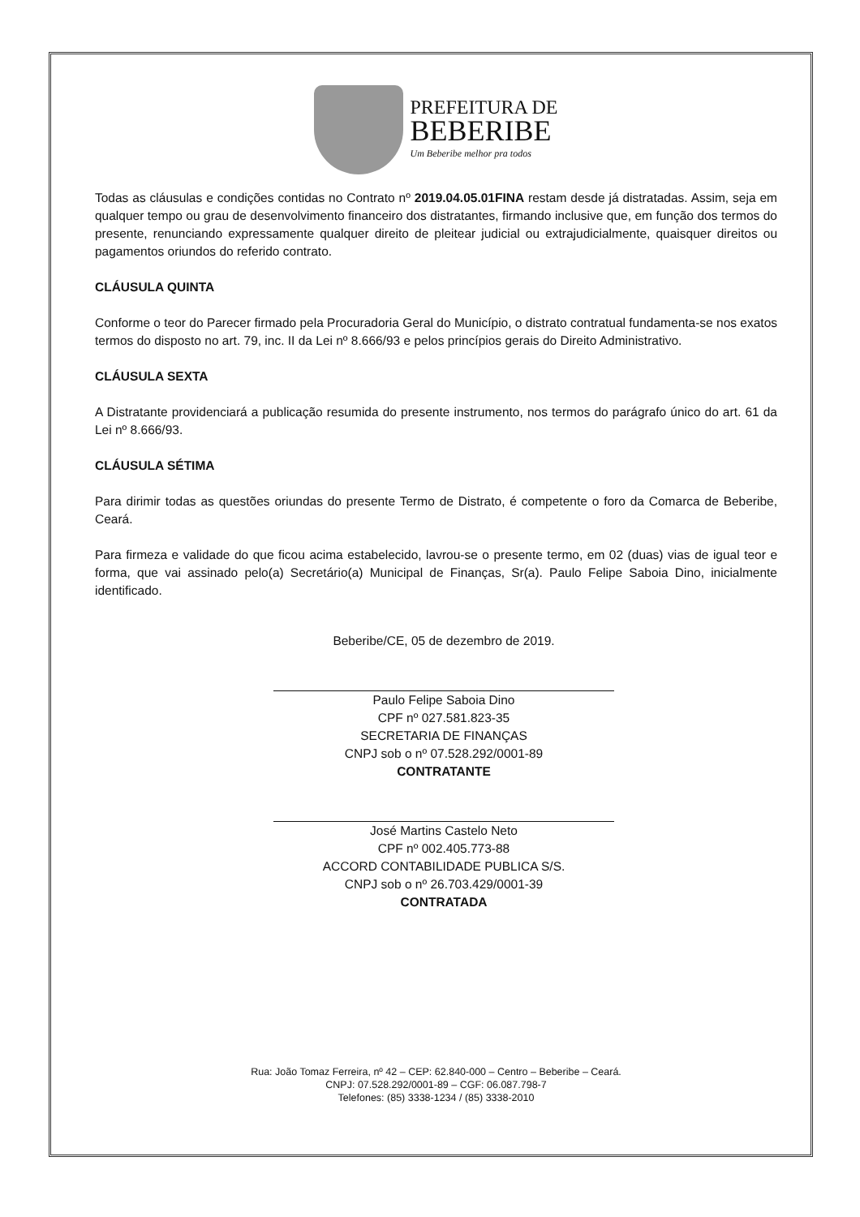PREFEITURA DE
BEBERIBE
Um Beberibe melhor pra todos
Todas as cláusulas e condições contidas no Contrato nº 2019.04.05.01FINA restam desde já distratadas. Assim, seja em qualquer tempo ou grau de desenvolvimento financeiro dos distratantes, firmando inclusive que, em função dos termos do presente, renunciando expressamente qualquer direito de pleitear judicial ou extrajudicialmente, quaisquer direitos ou pagamentos oriundos do referido contrato.
CLÁUSULA QUINTA
Conforme o teor do Parecer firmado pela Procuradoria Geral do Município, o distrato contratual fundamenta-se nos exatos termos do disposto no art. 79, inc. II da Lei nº 8.666/93 e pelos princípios gerais do Direito Administrativo.
CLÁUSULA SEXTA
A Distratante providenciará a publicação resumida do presente instrumento, nos termos do parágrafo único do art. 61 da Lei nº 8.666/93.
CLÁUSULA SÉTIMA
Para dirimir todas as questões oriundas do presente Termo de Distrato, é competente o foro da Comarca de Beberibe, Ceará.
Para firmeza e validade do que ficou acima estabelecido, lavrou-se o presente termo, em 02 (duas) vias de igual teor e forma, que vai assinado pelo(a) Secretário(a) Municipal de Finanças, Sr(a). Paulo Felipe Saboia Dino, inicialmente identificado.
Beberibe/CE, 05 de dezembro de 2019.
Paulo Felipe Saboia Dino
CPF nº 027.581.823-35
SECRETARIA DE FINANÇAS
CNPJ sob o nº 07.528.292/0001-89
CONTRATANTE
José Martins Castelo Neto
CPF nº 002.405.773-88
ACCORD CONTABILIDADE PUBLICA S/S.
CNPJ sob o nº 26.703.429/0001-39
CONTRATADA
Rua: João Tomaz Ferreira, nº 42 – CEP: 62.840-000 – Centro – Beberibe – Ceará.
CNPJ: 07.528.292/0001-89 – CGF: 06.087.798-7
Telefones: (85) 3338-1234 / (85) 3338-2010